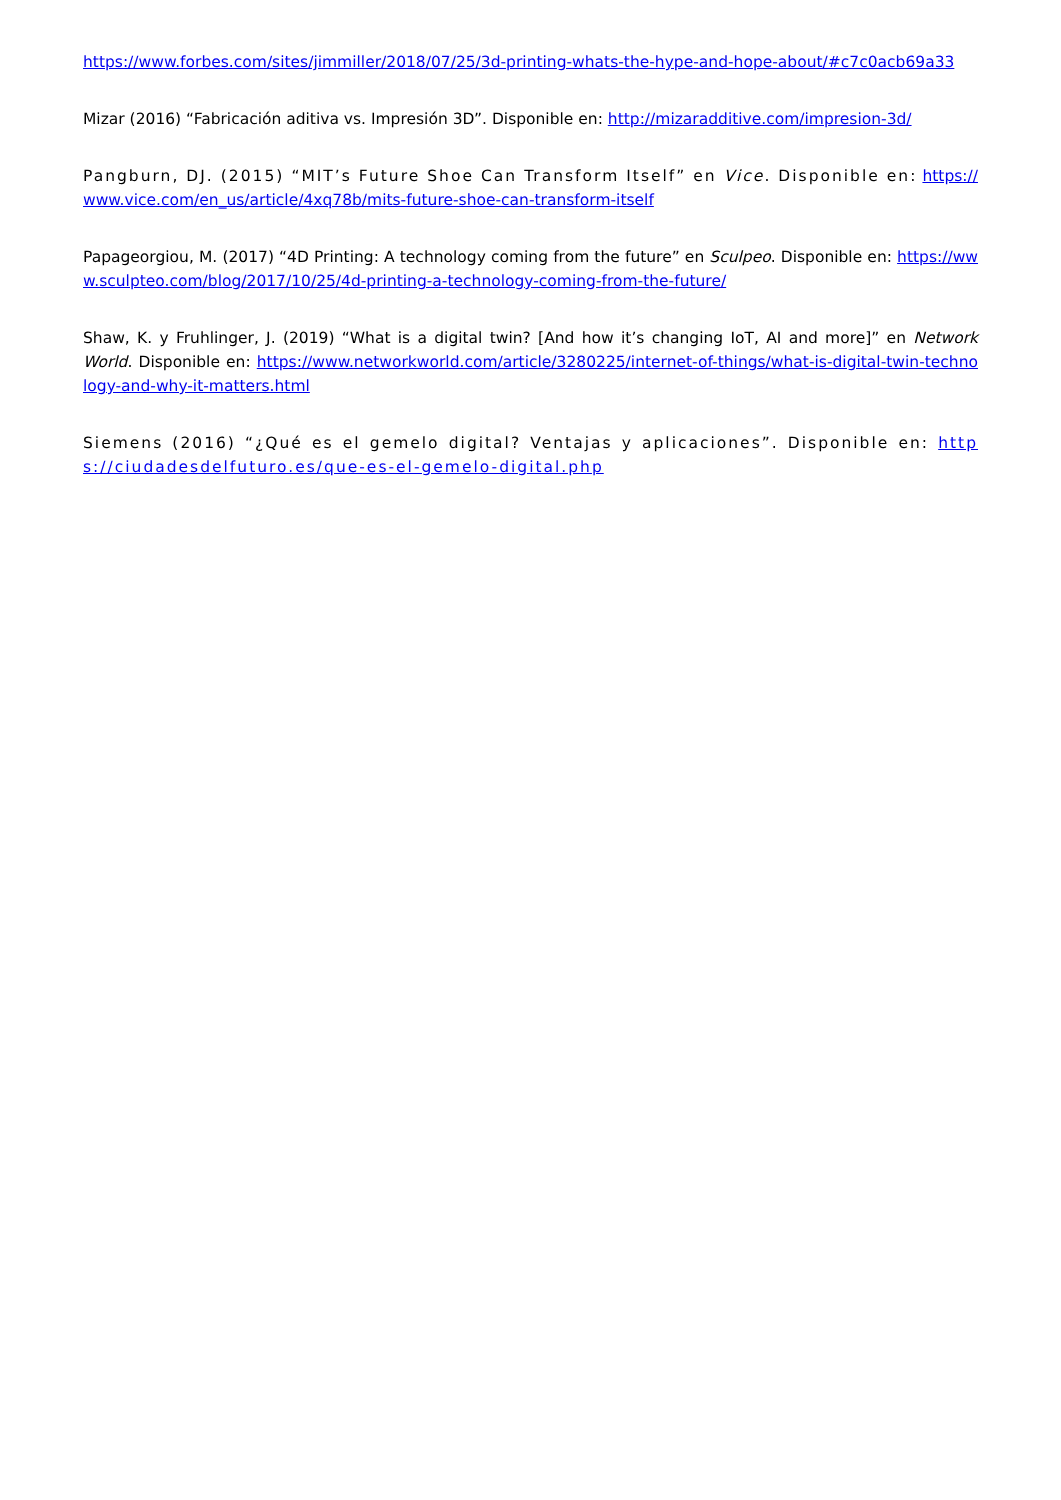https://www.forbes.com/sites/jimmiller/2018/07/25/3d-printing-whats-the-hype-and-hope-about/#c7c0acb69a33
Mizar (2016) “Fabricación aditiva vs. Impresión 3D”. Disponible en: http://mizaradditive.com/impresion-3d/
Pangburn, DJ. (2015) “MIT’s Future Shoe Can Transform Itself” en Vice. Disponible en: https://www.vice.com/en_us/article/4xq78b/mits-future-shoe-can-transform-itself
Papageorgiou, M. (2017) “4D Printing: A technology coming from the future” en Sculpeo. Disponible en: https://www.sculpteo.com/blog/2017/10/25/4d-printing-a-technology-coming-from-the-future/
Shaw, K. y Fruhlinger, J. (2019) “What is a digital twin? [And how it’s changing IoT, AI and more]” en Network World. Disponible en: https://www.networkworld.com/article/3280225/internet-of-things/what-is-digital-twin-technology-and-why-it-matters.html
Siemens (2016) “¿Qué es el gemelo digital? Ventajas y aplicaciones”. Disponible en: https://ciudadesdelfuturo.es/que-es-el-gemelo-digital.php